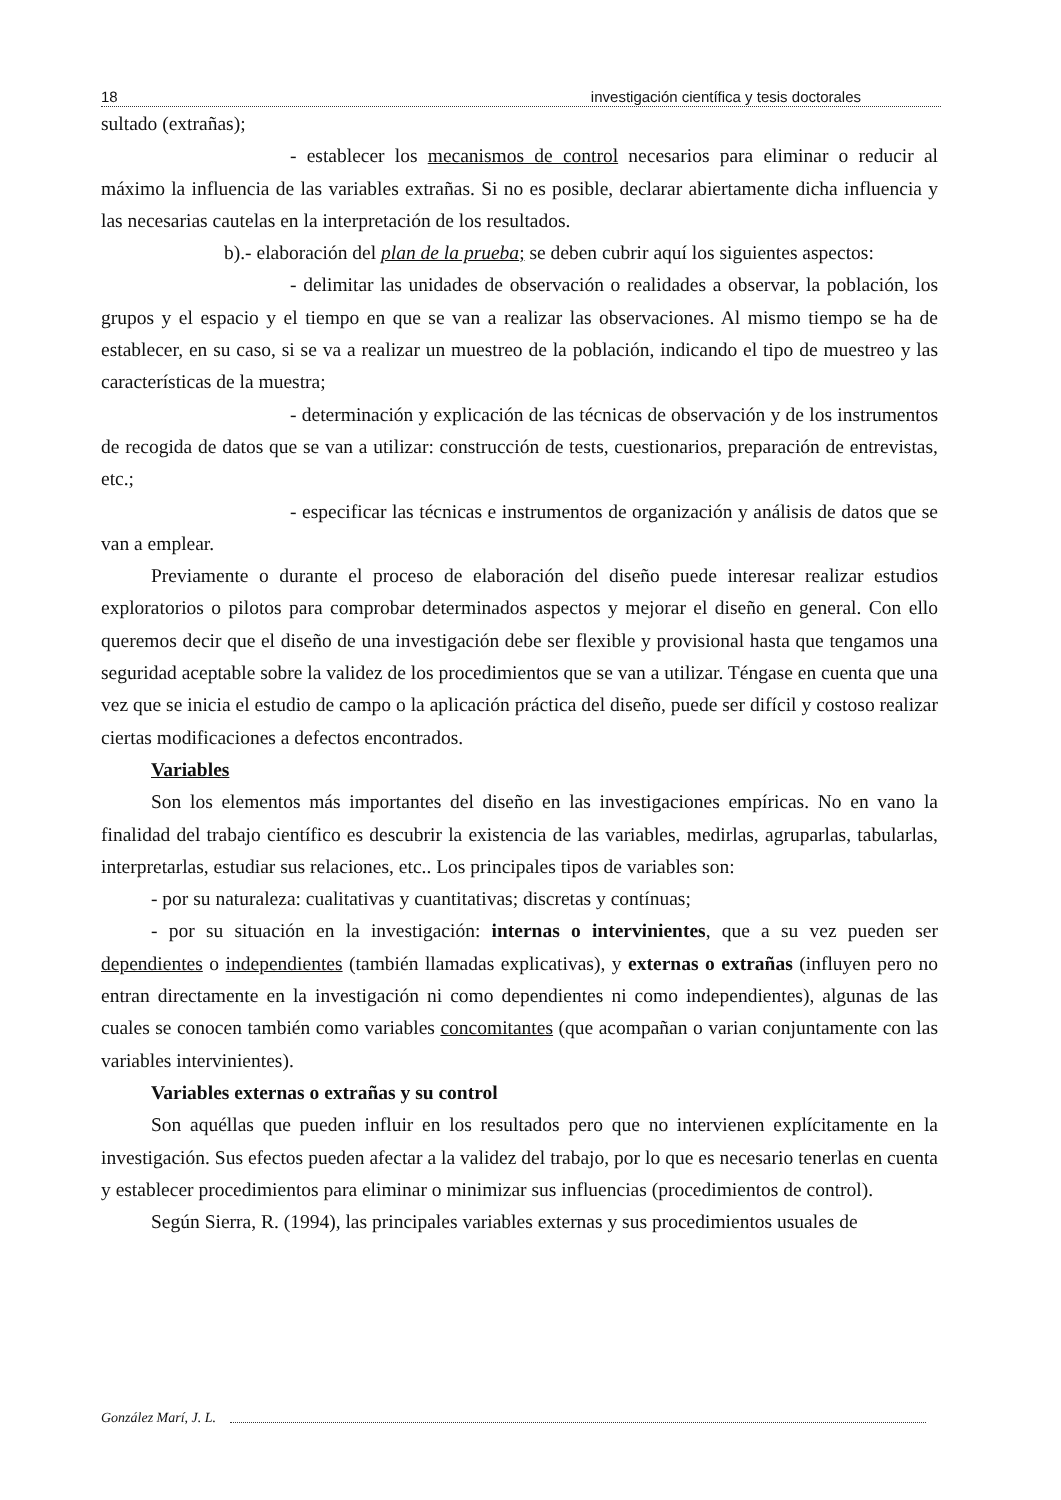18 investigación científica y tesis doctorales
sultado (extrañas);
- establecer los mecanismos de control necesarios para eliminar o reducir al máximo la influencia de las variables extrañas. Si no es posible, declarar abiertamente dicha influencia y las necesarias cautelas en la interpretación de los resultados.
b).- elaboración del plan de la prueba; se deben cubrir aquí los siguientes aspectos:
- delimitar las unidades de observación o realidades a observar, la población, los grupos y el espacio y el tiempo en que se van a realizar las observaciones. Al mismo tiempo se ha de establecer, en su caso, si se va a realizar un muestreo de la población, indicando el tipo de muestreo y las características de la muestra;
- determinación y explicación de las técnicas de observación y de los instrumentos de recogida de datos que se van a utilizar: construcción de tests, cuestionarios, preparación de entrevistas, etc.;
- especificar las técnicas e instrumentos de organización y análisis de datos que se van a emplear.
Previamente o durante el proceso de elaboración del diseño puede interesar realizar estudios exploratorios o pilotos para comprobar determinados aspectos y mejorar el diseño en general. Con ello queremos decir que el diseño de una investigación debe ser flexible y provisional hasta que tengamos una seguridad aceptable sobre la validez de los procedimientos que se van a utilizar. Téngase en cuenta que una vez que se inicia el estudio de campo o la aplicación práctica del diseño, puede ser difícil y costoso realizar ciertas modificaciones a defectos encontrados.
Variables
Son los elementos más importantes del diseño en las investigaciones empíricas. No en vano la finalidad del trabajo científico es descubrir la existencia de las variables, medirlas, agruparlas, tabularlas, interpretarlas, estudiar sus relaciones, etc.. Los principales tipos de variables son:
- por su naturaleza: cualitativas y cuantitativas; discretas y contínuas;
- por su situación en la investigación: internas o intervinientes, que a su vez pueden ser dependientes o independientes (también llamadas explicativas), y externas o extrañas (influyen pero no entran directamente en la investigación ni como dependientes ni como independientes), algunas de las cuales se conocen también como variables concomitantes (que acompañan o varian conjuntamente con las variables intervinientes).
Variables externas o extrañas y su control
Son aquéllas que pueden influir en los resultados pero que no intervienen explícitamente en la investigación. Sus efectos pueden afectar a la validez del trabajo, por lo que es necesario tenerlas en cuenta y establecer procedimientos para eliminar o minimizar sus influencias (procedimientos de control).
Según Sierra, R. (1994), las principales variables externas y sus procedimientos usuales de
González Marí, J. L.